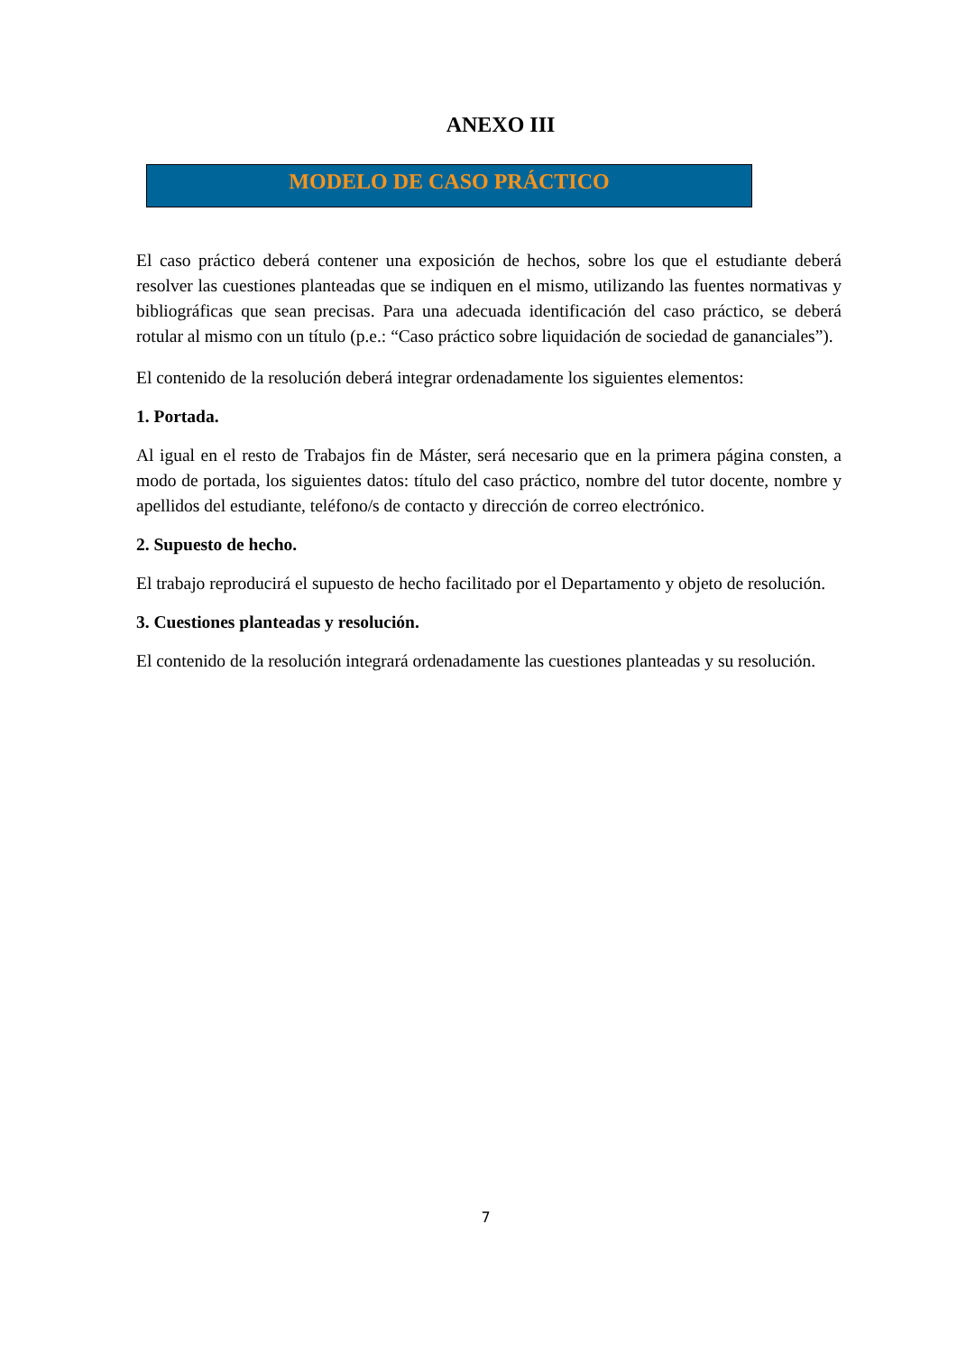ANEXO III
MODELO DE CASO PRÁCTICO
El caso práctico deberá contener una exposición de hechos, sobre los que el estudiante deberá resolver las cuestiones planteadas que se indiquen en el mismo, utilizando las fuentes normativas y bibliográficas que sean precisas. Para una adecuada identificación del caso práctico, se deberá rotular al mismo con un título (p.e.: “Caso práctico sobre liquidación de sociedad de gananciales”).
El contenido de la resolución deberá integrar ordenadamente los siguientes elementos:
1. Portada.
Al igual en el resto de Trabajos fin de Máster, será necesario que en la primera página consten, a modo de portada, los siguientes datos: título del caso práctico, nombre del tutor docente, nombre y apellidos del estudiante, teléfono/s de contacto y dirección de correo electrónico.
2. Supuesto de hecho.
El trabajo reproducirá el supuesto de hecho facilitado por el Departamento y objeto de resolución.
3. Cuestiones planteadas y resolución.
El contenido de la resolución integrará ordenadamente las cuestiones planteadas y su resolución.
7